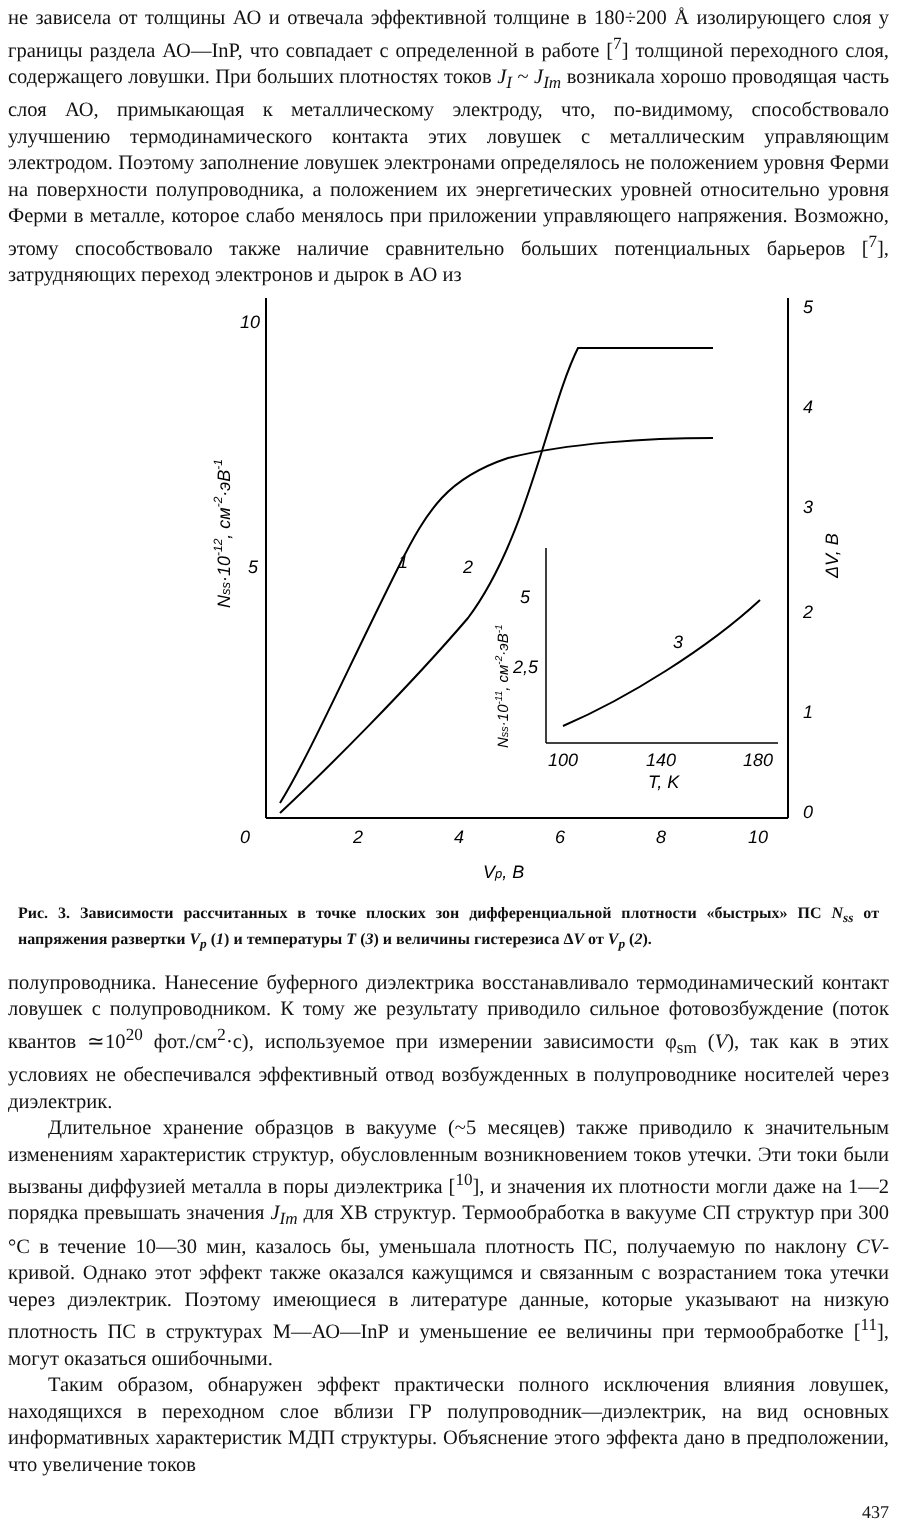не зависела от толщины АО и отвечала эффективной толщине в 180÷200 Å изолирующего слоя у границы раздела АО—InP, что совпадает с определенной в работе [<sup>7</sup>] толщиной переходного слоя, содержащего ловушки. При больших плотностях токов J<sub>I</sub> ~ J<sub>Im</sub> возникала хорошо проводящая часть слоя АО, примыкающая к металлическому электроду, что, по-видимому, способствовало улучшению термодинамического контакта этих ловушек с металлическим управляющим электродом. Поэтому заполнение ловушек электронами определялось не положением уровня Ферми на поверхности полупроводника, а положением их энергетических уровней относительно уровня Ферми в металле, которое слабо менялось при приложении управляющего напряжения. Возможно, этому способствовало также наличие сравнительно больших потенциальных барьеров [<sup>7</sup>], затрудняющих переход электронов и дырок в АО из
10
5
0
2
4
6
8
10
Vp, B
5
4
3
2
1
0
ΔV, B
Nss·10-12, см-2·эВ-1
1
2
5
2,5
100
140
180
T, K
3
Nss·10-11, см-2·эВ-1
Рис. 3. Зависимости рассчитанных в точке плоских зон дифференциальной плотности «быстрых» ПС N<sub>ss</sub> от напряжения развертки V<sub>p</sub> (1) и температуры T (3) и величины гистерезиса ΔV от V<sub>p</sub> (2).
полупроводника. Нанесение буферного диэлектрика восстанавливало термодинамический контакт ловушек с полупроводником. К тому же результату приводило сильное фотовозбуждение (поток квантов ≃10<sup>20</sup> фот./см<sup>2</sup>·с), используемое при измерении зависимости φ<sub>sm</sub> (V), так как в этих условиях не обеспечивался эффективный отвод возбужденных в полупроводнике носителей через диэлектрик.
Длительное хранение образцов в вакууме (~5 месяцев) также приводило к значительным изменениям характеристик структур, обусловленным возникновением токов утечки. Эти токи были вызваны диффузией металла в поры диэлектрика [<sup>10</sup>], и значения их плотности могли даже на 1—2 порядка превышать значения J<sub>Im</sub> для ХВ структур. Термообработка в вакууме СП структур при 300 °С в течение 10—30 мин, казалось бы, уменьшала плотность ПС, получаемую по наклону CV-кривой. Однако этот эффект также оказался кажущимся и связанным с возрастанием тока утечки через диэлектрик. Поэтому имеющиеся в литературе данные, которые указывают на низкую плотность ПС в структурах М—АО—InP и уменьшение ее величины при термообработке [<sup>11</sup>], могут оказаться ошибочными.
Таким образом, обнаружен эффект практически полного исключения влияния ловушек, находящихся в переходном слое вблизи ГР полупроводник—диэлектрик, на вид основных информативных характеристик МДП структуры. Объяснение этого эффекта дано в предположении, что увеличение токов
437